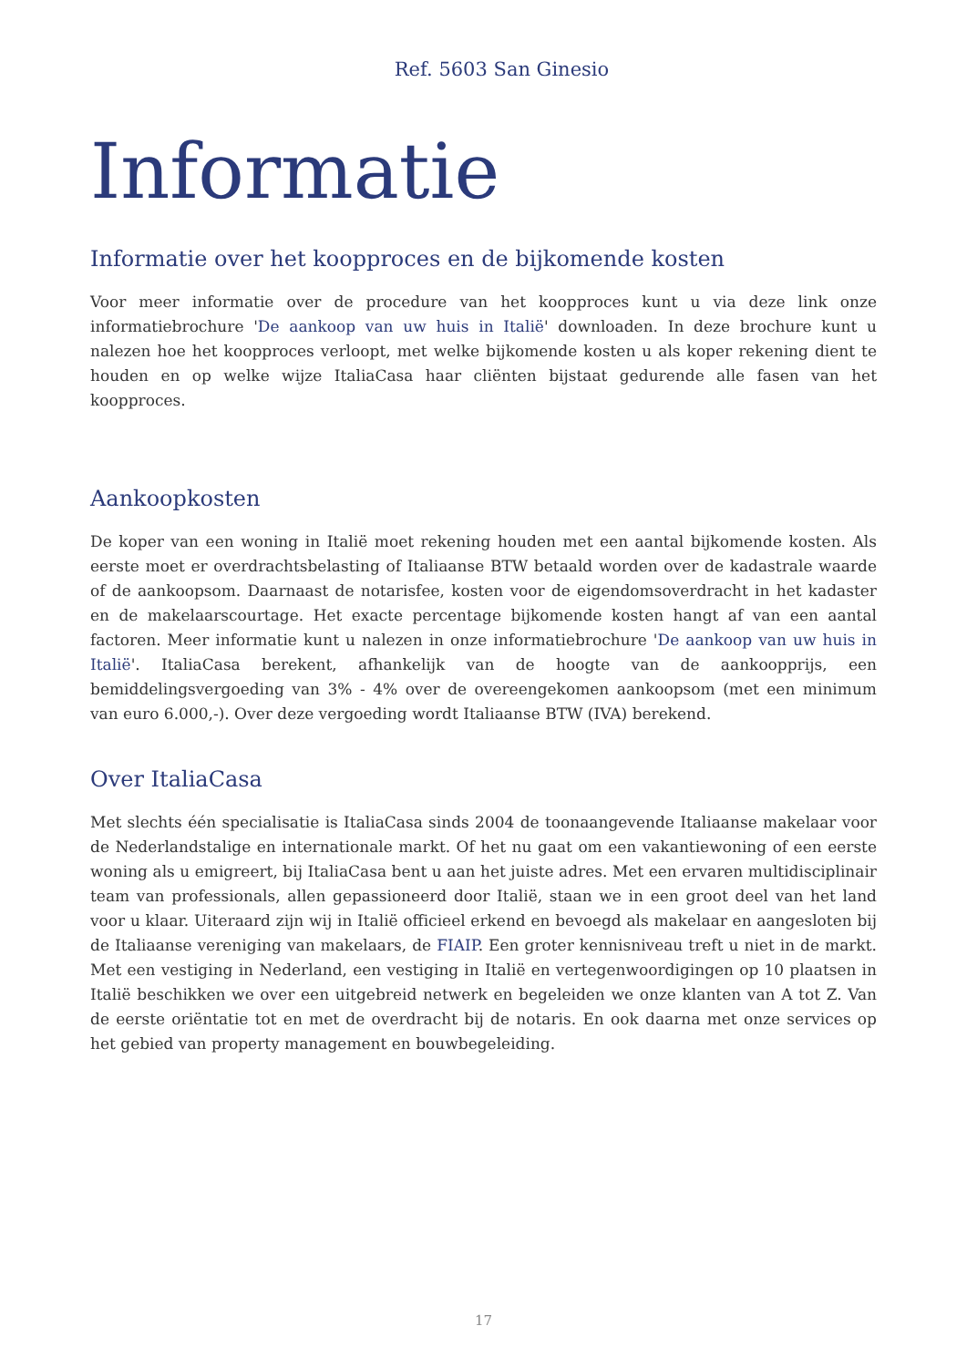Ref. 5603 San Ginesio
Informatie
Informatie over het koopproces en de bijkomende kosten
Voor meer informatie over de procedure van het koopproces kunt u via deze link onze informatiebrochure 'De aankoop van uw huis in Italië' downloaden. In deze brochure kunt u nalezen hoe het koopproces verloopt, met welke bijkomende kosten u als koper rekening dient te houden en op welke wijze ItaliaCasa haar cliënten bijstaat gedurende alle fasen van het koopproces.
Aankoopkosten
De koper van een woning in Italië moet rekening houden met een aantal bijkomende kosten. Als eerste moet er overdrachtsbelasting of Italiaanse BTW betaald worden over de kadastrale waarde of de aankoopsom. Daarnaast de notarisfee, kosten voor de eigendomsoverdracht in het kadaster en de makelaarscourtage. Het exacte percentage bijkomende kosten hangt af van een aantal factoren. Meer informatie kunt u nalezen in onze informatiebrochure 'De aankoop van uw huis in Italië'. ItaliaCasa berekent, afhankelijk van de hoogte van de aankoopprijs, een bemiddelingsvergoeding van 3% - 4% over de overeengekomen aankoopsom (met een minimum van euro 6.000,-). Over deze vergoeding wordt Italiaanse BTW (IVA) berekend.
Over ItaliaCasa
Met slechts één specialisatie is ItaliaCasa sinds 2004 de toonaangevende Italiaanse makelaar voor de Nederlandstalige en internationale markt. Of het nu gaat om een vakantiewoning of een eerste woning als u emigreert, bij ItaliaCasa bent u aan het juiste adres. Met een ervaren multidisciplinair team van professionals, allen gepassioneerd door Italië, staan we in een groot deel van het land voor u klaar. Uiteraard zijn wij in Italië officieel erkend en bevoegd als makelaar en aangesloten bij de Italiaanse vereniging van makelaars, de FIAIP. Een groter kennisniveau treft u niet in de markt. Met een vestiging in Nederland, een vestiging in Italië en vertegenwoordigingen op 10 plaatsen in Italië beschikken we over een uitgebreid netwerk en begeleiden we onze klanten van A tot Z. Van de eerste oriëntatie tot en met de overdracht bij de notaris. En ook daarna met onze services op het gebied van property management en bouwbegeleiding.
17